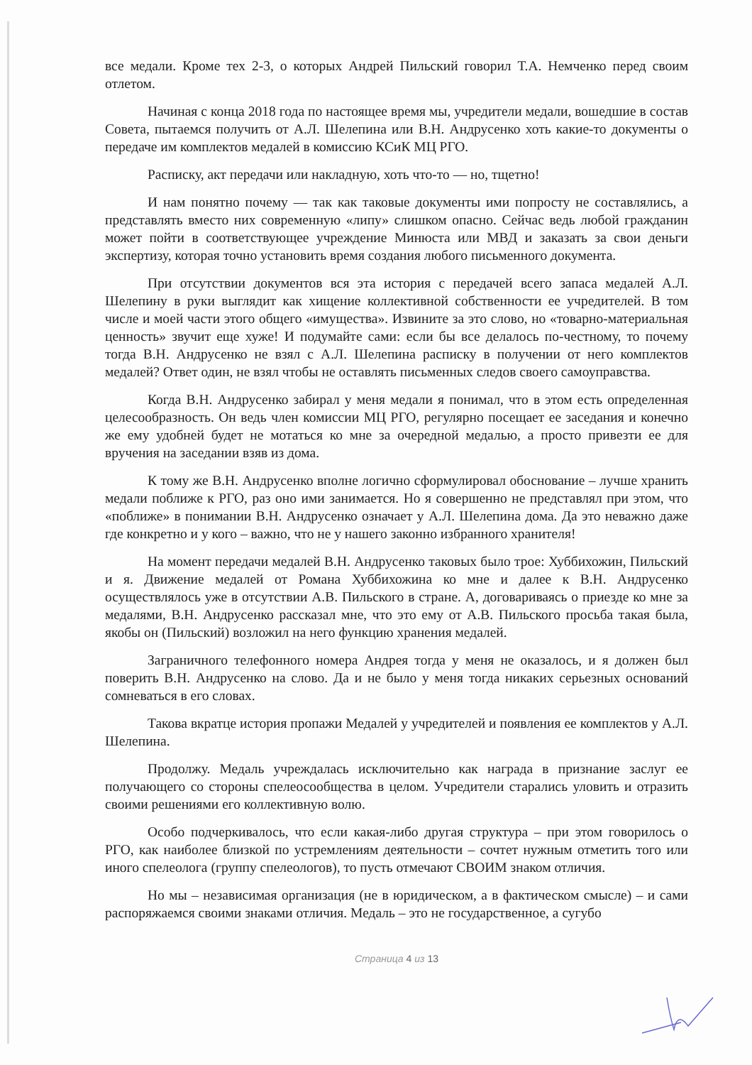все медали. Кроме тех 2-3, о которых Андрей Пильский говорил Т.А. Немченко перед своим отлетом.
Начиная с конца 2018 года по настоящее время мы, учредители медали, вошедшие в состав Совета, пытаемся получить от А.Л. Шелепина или В.Н. Андрусенко хоть какие-то документы о передаче им комплектов медалей в комиссию КСиК МЦ РГО.
Расписку, акт передачи или накладную, хоть что-то — но, тщетно!
И нам понятно почему — так как таковые документы ими попросту не составлялись, а представлять вместо них современную «липу» слишком опасно. Сейчас ведь любой гражданин может пойти в соответствующее учреждение Минюста или МВД и заказать за свои деньги экспертизу, которая точно установить время создания любого письменного документа.
При отсутствии документов вся эта история с передачей всего запаса медалей А.Л. Шелепину в руки выглядит как хищение коллективной собственности ее учредителей. В том числе и моей части этого общего «имущества». Извините за это слово, но «товарно-материальная ценность» звучит еще хуже! И подумайте сами: если бы все делалось по-честному, то почему тогда В.Н. Андрусенко не взял с А.Л. Шелепина расписку в получении от него комплектов медалей? Ответ один, не взял чтобы не оставлять письменных следов своего самоуправства.
Когда В.Н. Андрусенко забирал у меня медали я понимал, что в этом есть определенная целесообразность. Он ведь член комиссии МЦ РГО, регулярно посещает ее заседания и конечно же ему удобней будет не мотаться ко мне за очередной медалью, а просто привезти ее для вручения на заседании взяв из дома.
К тому же В.Н. Андрусенко вполне логично сформулировал обоснование – лучше хранить медали поближе к РГО, раз оно ими занимается. Но я совершенно не представлял при этом, что «поближе» в понимании В.Н. Андрусенко означает у А.Л. Шелепина дома. Да это неважно даже где конкретно и у кого – важно, что не у нашего законно избранного хранителя!
На момент передачи медалей В.Н. Андрусенко таковых было трое: Хуббихожин, Пильский и я. Движение медалей от Романа Хуббихожина ко мне и далее к В.Н. Андрусенко осуществлялось уже в отсутствии А.В. Пильского в стране. А, договариваясь о приезде ко мне за медалями, В.Н. Андрусенко рассказал мне, что это ему от А.В. Пильского просьба такая была, якобы он (Пильский) возложил на него функцию хранения медалей.
Заграничного телефонного номера Андрея тогда у меня не оказалось, и я должен был поверить В.Н. Андрусенко на слово. Да и не было у меня тогда никаких серьезных оснований сомневаться в его словах.
Такова вкратце история пропажи Медалей у учредителей и появления ее комплектов у А.Л. Шелепина.
Продолжу. Медаль учреждалась исключительно как награда в признание заслуг ее получающего со стороны спелеосообщества в целом. Учредители старались уловить и отразить своими решениями его коллективную волю.
Особо подчеркивалось, что если какая-либо другая структура – при этом говорилось о РГО, как наиболее близкой по устремлениям деятельности – сочтет нужным отметить того или иного спелеолога (группу спелеологов), то пусть отмечают СВОИМ знаком отличия.
Но мы – независимая организация (не в юридическом, а в фактическом смысле) – и сами распоряжаемся своими знаками отличия. Медаль – это не государственное, а сугубо
Страница 4 из 13